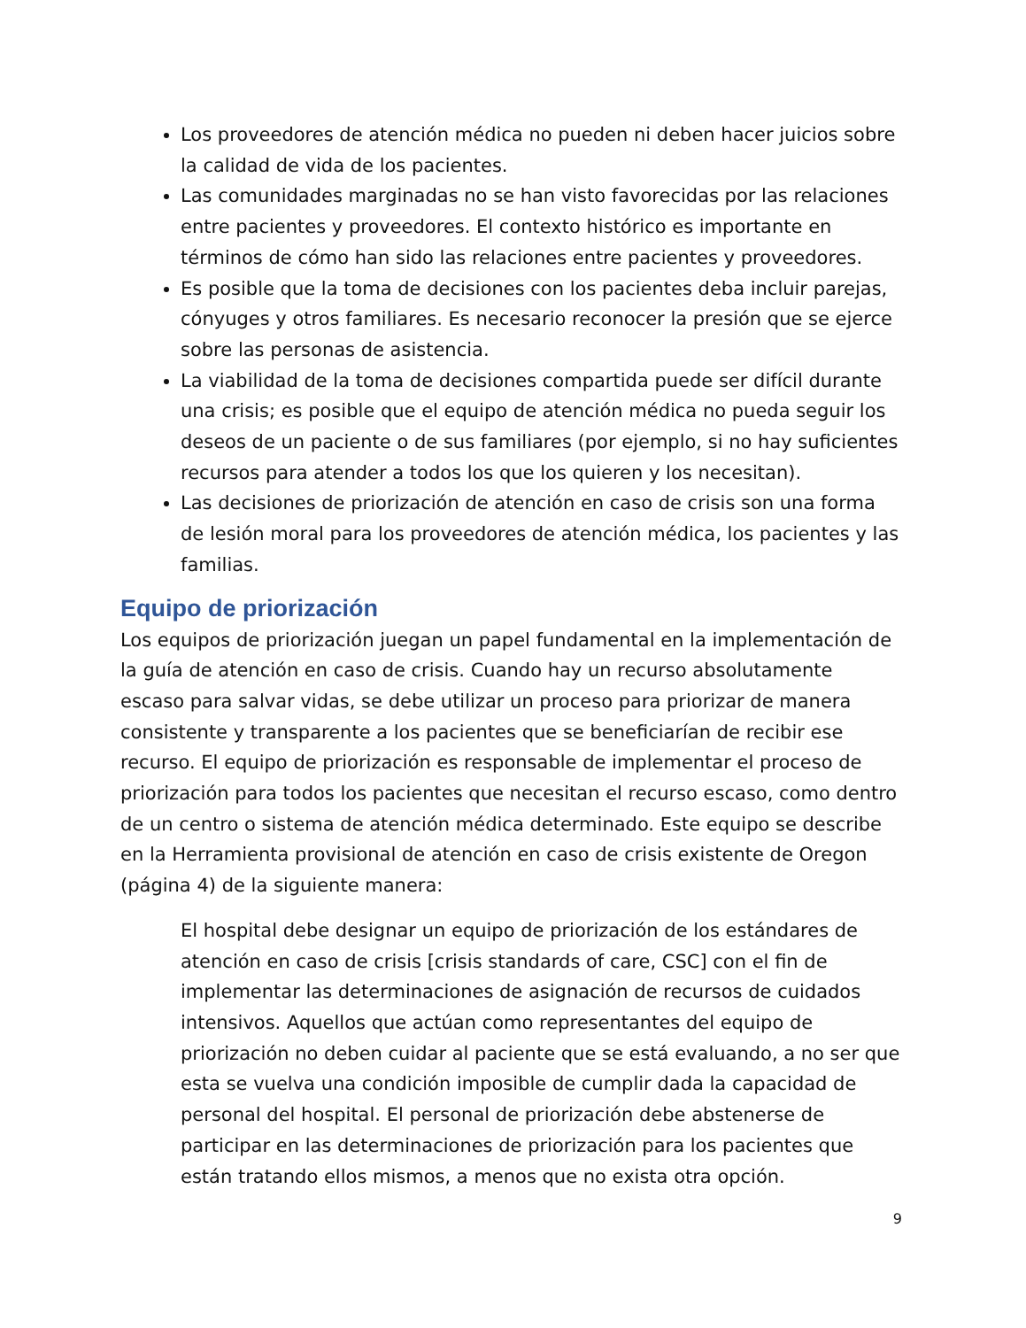Los proveedores de atención médica no pueden ni deben hacer juicios sobre la calidad de vida de los pacientes.
Las comunidades marginadas no se han visto favorecidas por las relaciones entre pacientes y proveedores. El contexto histórico es importante en términos de cómo han sido las relaciones entre pacientes y proveedores.
Es posible que la toma de decisiones con los pacientes deba incluir parejas, cónyuges y otros familiares. Es necesario reconocer la presión que se ejerce sobre las personas de asistencia.
La viabilidad de la toma de decisiones compartida puede ser difícil durante una crisis; es posible que el equipo de atención médica no pueda seguir los deseos de un paciente o de sus familiares (por ejemplo, si no hay suficientes recursos para atender a todos los que los quieren y los necesitan).
Las decisiones de priorización de atención en caso de crisis son una forma de lesión moral para los proveedores de atención médica, los pacientes y las familias.
Equipo de priorización
Los equipos de priorización juegan un papel fundamental en la implementación de la guía de atención en caso de crisis. Cuando hay un recurso absolutamente escaso para salvar vidas, se debe utilizar un proceso para priorizar de manera consistente y transparente a los pacientes que se beneficiarían de recibir ese recurso. El equipo de priorización es responsable de implementar el proceso de priorización para todos los pacientes que necesitan el recurso escaso, como dentro de un centro o sistema de atención médica determinado. Este equipo se describe en la Herramienta provisional de atención en caso de crisis existente de Oregon (página 4) de la siguiente manera:
El hospital debe designar un equipo de priorización de los estándares de atención en caso de crisis [crisis standards of care, CSC] con el fin de implementar las determinaciones de asignación de recursos de cuidados intensivos. Aquellos que actúan como representantes del equipo de priorización no deben cuidar al paciente que se está evaluando, a no ser que esta se vuelva una condición imposible de cumplir dada la capacidad de personal del hospital. El personal de priorización debe abstenerse de participar en las determinaciones de priorización para los pacientes que están tratando ellos mismos, a menos que no exista otra opción.
9